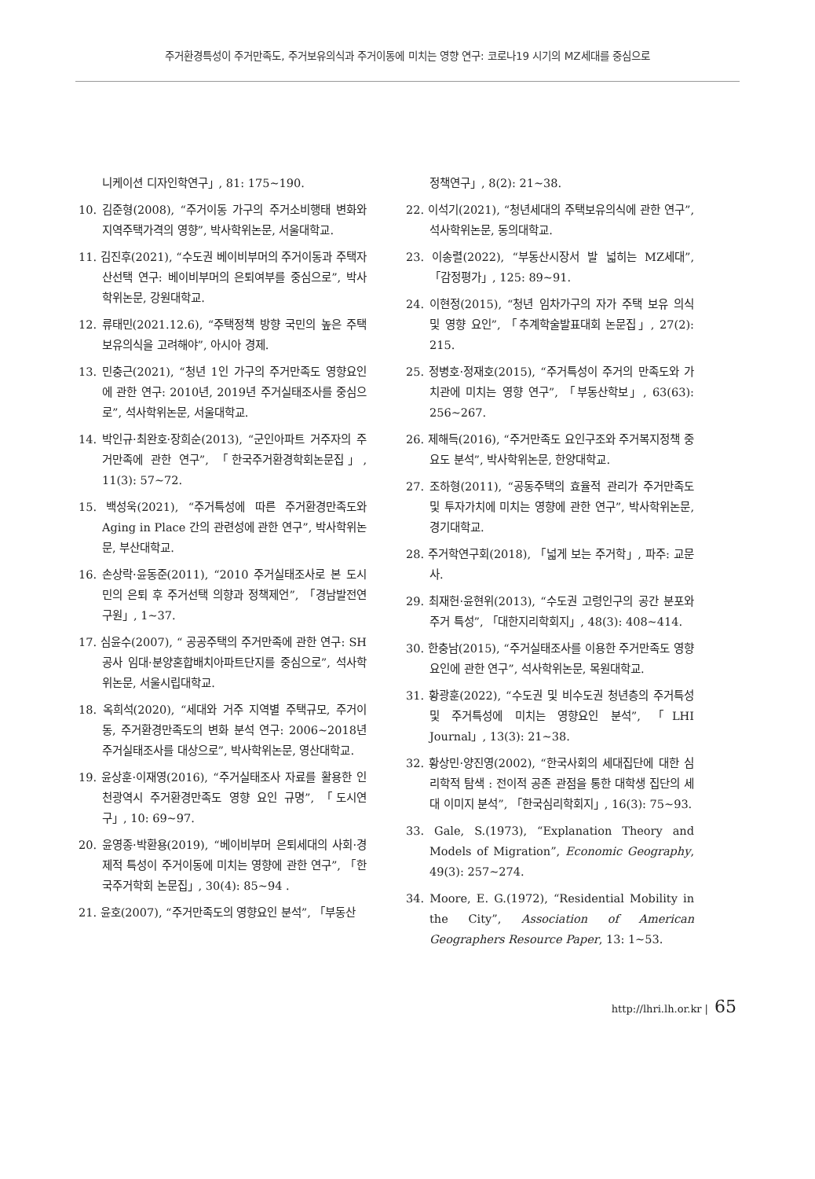주거환경특성이 주거만족도, 주거보유의식과 주거이동에 미치는 영향 연구: 코로나19 시기의 MZ세대를 중심으로
니케이션 디자인학연구」, 81: 175~190.
10. 김준형(2008), “주거이동 가구의 주거소비행태 변화와 지역주택가격의 영향”, 박사학위논문, 서울대학교.
11. 김진후(2021), “수도권 베이비부머의 주거이동과 주택자산선택 연구: 베이비부머의 은퇴여부를 중심으로”, 박사학위논문, 강원대학교.
12. 류태민(2021.12.6), “주택정책 방향 국민의 높은 주택보유의식을 고려해야”, 아시아 경제.
13. 민충근(2021), “청년 1인 가구의 주거만족도 영향요인에 관한 연구: 2010년, 2019년 주거실태조사를 중심으로”, 석사학위논문, 서울대학교.
14. 박인규·최완호·장희순(2013), “군인아파트 거주자의 주거만족에 관한 연구”, 「한국주거환경학회논문집」, 11(3): 57~72.
15. 백성욱(2021), “주거특성에 따른 주거환경만족도와 Aging in Place 간의 관련성에 관한 연구”, 박사학위논문, 부산대학교.
16. 손상락·윤동준(2011), “2010 주거실태조사로 본 도시민의 은퇴 후 주거선택 의향과 정책제언”, 「경남발전연구원」, 1~37.
17. 심윤수(2007), “ 공공주택의 주거만족에 관한 연구: SH 공사 임대·분양혼합배치아파트단지를 중심으로”, 석사학위논문, 서울시립대학교.
18. 옥희석(2020), “세대와 거주 지역별 주택규모, 주거이동, 주거환경만족도의 변화 분석 연구: 2006~2018년 주거실태조사를 대상으로”, 박사학위논문, 영산대학교.
19. 윤상훈·이재영(2016), “주거실태조사 자료를 활용한 인천광역시 주거환경만족도 영향 요인 규명”, 「도시연구」, 10: 69~97.
20. 윤영종·박환용(2019), “베이비부머 은퇴세대의 사회·경제적 특성이 주거이동에 미치는 영향에 관한 연구”, 「한국주거학회 논문집」, 30(4): 85~94 .
21. 윤호(2007), “주거만족도의 영향요인 분석”, 「부동산
정책연구」, 8(2): 21~38.
22. 이석기(2021), “청년세대의 주택보유의식에 관한 연구”, 석사학위논문, 동의대학교.
23. 이송렬(2022), “부동산시장서 발 넓히는 MZ세대”, 「감정평가」, 125: 89~91.
24. 이현정(2015), “청년 임차가구의 자가 주택 보유 의식 및 영향 요인”, 「추계학술발표대회 논문집」, 27(2): 215.
25. 정병호·정재호(2015), “주거특성이 주거의 만족도와 가치관에 미치는 영향 연구”, 「부동산학보」, 63(63): 256~267.
26. 제해득(2016), “주거만족도 요인구조와 주거복지정책 중요도 분석”, 박사학위논문, 한양대학교.
27. 조하형(2011), “공동주택의 효율적 관리가 주거만족도 및 투자가치에 미치는 영향에 관한 연구”, 박사학위논문, 경기대학교.
28. 주거학연구회(2018), 「넓게 보는 주거학」, 파주: 교문사.
29. 최재헌·윤현위(2013), “수도권 고령인구의 공간 분포와 주거 특성”, 「대한지리학회지」, 48(3): 408~414.
30. 한충남(2015), “주거실태조사를 이용한 주거만족도 영향 요인에 관한 연구”, 석사학위논문, 목원대학교.
31. 황광훈(2022), “수도권 및 비수도권 청년층의 주거특성 및 주거특성에 미치는 영향요인 분석”, 「LHI Journal」, 13(3): 21~38.
32. 황상민·양진영(2002), “한국사회의 세대집단에 대한 심리학적 탐색 : 전이적 공존 관점을 통한 대학생 집단의 세대 이미지 분석”, 「한국심리학회지」, 16(3): 75~93.
33. Gale, S.(1973), “Explanation Theory and Models of Migration”, Economic Geography, 49(3): 257~274.
34. Moore, E. G.(1972), “Residential Mobility in the City”, Association of American Geographers Resource Paper, 13: 1~53.
http://lhri.lh.or.kr | 65